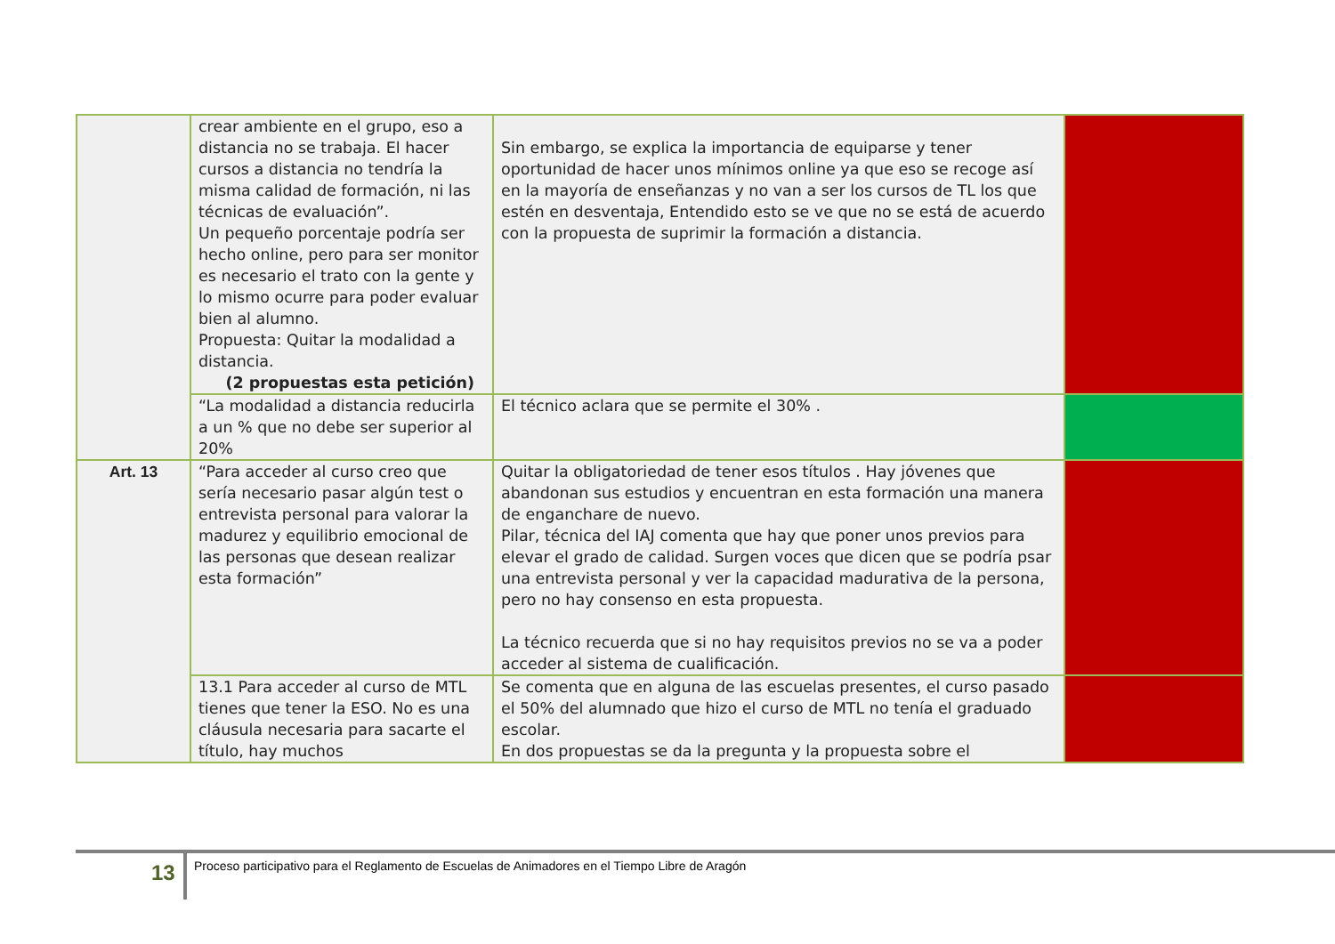| | crear ambiente en el grupo, eso a distancia no se trabaja. El hacer cursos a distancia no tendría la misma calidad de formación, ni las técnicas de evaluación”. Un pequeño porcentaje podría ser hecho online, pero para ser monitor es necesario el trato con la gente y lo mismo ocurre para poder evaluar bien al alumno. Propuesta: Quitar la modalidad a distancia. (2 propuestas esta petición) | Sin embargo, se explica la importancia de equiparse y tener oportunidad de hacer unos mínimos online ya que eso se recoge así en la mayoría de enseñanzas y no van a ser los cursos de TL los que estén en desventaja, Entendido esto se ve que no se está de acuerdo con la propuesta de suprimir la formación a distancia. | |
| | “La modalidad a distancia reducirla a un % que no debe ser superior al 20% | El técnico aclara que se permite el 30% . | |
| Art. 13 | “Para acceder al curso creo que sería necesario pasar algún test o entrevista personal para valorar la madurez y equilibrio emocional de las personas que desean realizar esta formación” | Quitar la obligatoriedad de tener esos títulos . Hay jóvenes que abandonan sus estudios y encuentran en esta formación una manera de engancharе de nuevo. Pilar, técnica del IAJ comenta que hay que poner unos previos para elevar el grado de calidad. Surgen voces que dicen que se podría psar una entrevista personal y ver la capacidad madurativa de la persona, pero no hay consenso en esta propuesta. La técnico recuerda que si no hay requisitos previos no se va a poder acceder al sistema de cualificación. | |
| | 13.1 Para acceder al curso de MTL tienes que tener la ESO. No es una cláusula necesaria para sacarte el título, hay muchos | Se comenta que en alguna de las escuelas presentes, el curso pasado el 50% del alumnado que hizo el curso de MTL no tenía el graduado escolar. En dos propuestas se da la pregunta y la propuesta sobre el | |
13
Proceso participativo para el Reglamento de Escuelas de Animadores en el Tiempo Libre de Aragón